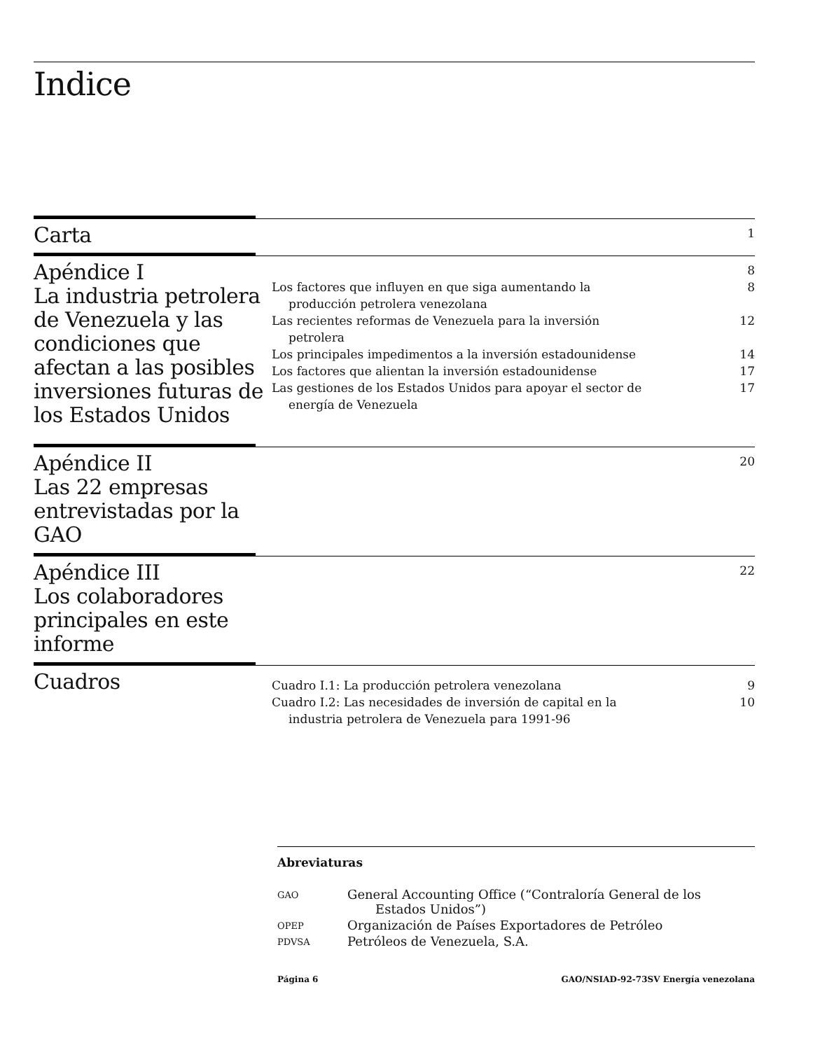Indice
Carta
1
Apéndice I
La industria petrolera de Venezuela y las condiciones que afectan a las posibles inversiones futuras de los Estados Unidos
8
Los factores que influyen en que siga aumentando la producción petrolera venezolana 8
Las recientes reformas de Venezuela para la inversión petrolera 12
Los principales impedimentos a la inversión estadounidense 14
Los factores que alientan la inversión estadounidense 17
Las gestiones de los Estados Unidos para apoyar el sector de energía de Venezuela 17
Apéndice II
Las 22 empresas entrevistadas por la GAO
20
Apéndice III
Los colaboradores principales en este informe
22
Cuadros
Cuadro I.1: La producción petrolera venezolana 9
Cuadro I.2: Las necesidades de inversión de capital en la industria petrolera de Venezuela para 1991-96 10
Abreviaturas
| GAO | General Accounting Office (“Contraloría General de los Estados Unidos”) |
| OPEP | Organización de Países Exportadores de Petróleo |
| PDVSA | Petróleos de Venezuela, S.A. |
Página 6 GAO/NSIAD-92-73SV Energía venezolana